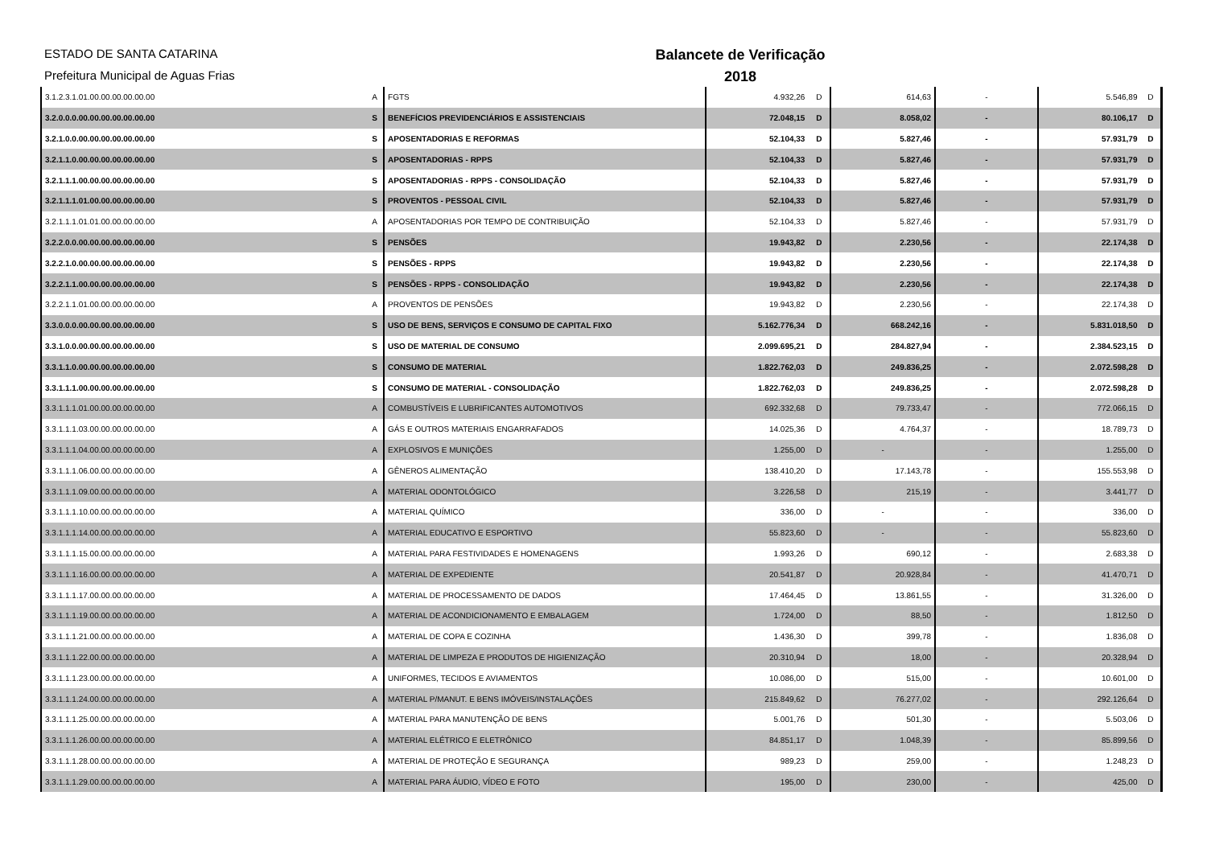ESTADO DE SANTA CATARINA
Prefeitura Municipal de Aguas Frias
Balancete de Verificação
2018
| 3.1.2.3.1.01.00.00.00.00.00.00 | A | FGTS | 4.932,26 | D | 614,63 | - | 5.546,89 | D |
| 3.2.0.0.0.00.00.00.00.00.00.00 | S | BENEFÍCIOS PREVIDENCIÁRIOS E ASSISTENCIAIS | 72.048,15 | D | 8.058,02 | - | 80.106,17 | D |
| 3.2.1.0.0.00.00.00.00.00.00.00 | S | APOSENTADORIAS E REFORMAS | 52.104,33 | D | 5.827,46 | - | 57.931,79 | D |
| 3.2.1.1.0.00.00.00.00.00.00.00 | S | APOSENTADORIAS - RPPS | 52.104,33 | D | 5.827,46 | - | 57.931,79 | D |
| 3.2.1.1.1.00.00.00.00.00.00.00 | S | APOSENTADORIAS - RPPS - CONSOLIDAÇÃO | 52.104,33 | D | 5.827,46 | - | 57.931,79 | D |
| 3.2.1.1.1.01.00.00.00.00.00.00 | S | PROVENTOS - PESSOAL CIVIL | 52.104,33 | D | 5.827,46 | - | 57.931,79 | D |
| 3.2.1.1.1.01.01.00.00.00.00.00 | A | APOSENTADORIAS POR TEMPO DE CONTRIBUIÇÃO | 52.104,33 | D | 5.827,46 | - | 57.931,79 | D |
| 3.2.2.0.0.00.00.00.00.00.00.00 | S | PENSÕES | 19.943,82 | D | 2.230,56 | - | 22.174,38 | D |
| 3.2.2.1.0.00.00.00.00.00.00.00 | S | PENSÕES - RPPS | 19.943,82 | D | 2.230,56 | - | 22.174,38 | D |
| 3.2.2.1.1.00.00.00.00.00.00.00 | S | PENSÕES - RPPS - CONSOLIDAÇÃO | 19.943,82 | D | 2.230,56 | - | 22.174,38 | D |
| 3.2.2.1.1.01.00.00.00.00.00.00 | A | PROVENTOS DE PENSÕES | 19.943,82 | D | 2.230,56 | - | 22.174,38 | D |
| 3.3.0.0.0.00.00.00.00.00.00.00 | S | USO DE BENS, SERVIÇOS E CONSUMO DE CAPITAL FIXO | 5.162.776,34 | D | 668.242,16 | - | 5.831.018,50 | D |
| 3.3.1.0.0.00.00.00.00.00.00.00 | S | USO DE MATERIAL DE CONSUMO | 2.099.695,21 | D | 284.827,94 | - | 2.384.523,15 | D |
| 3.3.1.1.0.00.00.00.00.00.00.00 | S | CONSUMO DE MATERIAL | 1.822.762,03 | D | 249.836,25 | - | 2.072.598,28 | D |
| 3.3.1.1.1.00.00.00.00.00.00.00 | S | CONSUMO DE MATERIAL - CONSOLIDAÇÃO | 1.822.762,03 | D | 249.836,25 | - | 2.072.598,28 | D |
| 3.3.1.1.1.01.00.00.00.00.00.00 | A | COMBUSTÍVEIS E LUBRIFICANTES AUTOMOTIVOS | 692.332,68 | D | 79.733,47 | - | 772.066,15 | D |
| 3.3.1.1.1.03.00.00.00.00.00.00 | A | GÁS E OUTROS MATERIAIS ENGARRAFADOS | 14.025,36 | D | 4.764,37 | - | 18.789,73 | D |
| 3.3.1.1.1.04.00.00.00.00.00.00 | A | EXPLOSIVOS E MUNIÇÕES | 1.255,00 | D | - | - | 1.255,00 | D |
| 3.3.1.1.1.06.00.00.00.00.00.00 | A | GÊNEROS ALIMENTAÇÃO | 138.410,20 | D | 17.143,78 | - | 155.553,98 | D |
| 3.3.1.1.1.09.00.00.00.00.00.00 | A | MATERIAL ODONTOLÓGICO | 3.226,58 | D | 215,19 | - | 3.441,77 | D |
| 3.3.1.1.1.10.00.00.00.00.00.00 | A | MATERIAL QUÍMICO | 336,00 | D | - | - | 336,00 | D |
| 3.3.1.1.1.14.00.00.00.00.00.00 | A | MATERIAL EDUCATIVO E ESPORTIVO | 55.823,60 | D | - | - | 55.823,60 | D |
| 3.3.1.1.1.15.00.00.00.00.00.00 | A | MATERIAL PARA FESTIVIDADES E HOMENAGENS | 1.993,26 | D | 690,12 | - | 2.683,38 | D |
| 3.3.1.1.1.16.00.00.00.00.00.00 | A | MATERIAL DE EXPEDIENTE | 20.541,87 | D | 20.928,84 | - | 41.470,71 | D |
| 3.3.1.1.1.17.00.00.00.00.00.00 | A | MATERIAL DE PROCESSAMENTO DE DADOS | 17.464,45 | D | 13.861,55 | - | 31.326,00 | D |
| 3.3.1.1.1.19.00.00.00.00.00.00 | A | MATERIAL DE ACONDICIONAMENTO E EMBALAGEM | 1.724,00 | D | 88,50 | - | 1.812,50 | D |
| 3.3.1.1.1.21.00.00.00.00.00.00 | A | MATERIAL DE COPA E COZINHA | 1.436,30 | D | 399,78 | - | 1.836,08 | D |
| 3.3.1.1.1.22.00.00.00.00.00.00 | A | MATERIAL DE LIMPEZA E PRODUTOS DE HIGIENIZAÇÃO | 20.310,94 | D | 18,00 | - | 20.328,94 | D |
| 3.3.1.1.1.23.00.00.00.00.00.00 | A | UNIFORMES, TECIDOS E AVIAMENTOS | 10.086,00 | D | 515,00 | - | 10.601,00 | D |
| 3.3.1.1.1.24.00.00.00.00.00.00 | A | MATERIAL P/MANUT. E BENS IMÓVEIS/INSTALAÇÕES | 215.849,62 | D | 76.277,02 | - | 292.126,64 | D |
| 3.3.1.1.1.25.00.00.00.00.00.00 | A | MATERIAL PARA MANUTENÇÃO DE BENS | 5.001,76 | D | 501,30 | - | 5.503,06 | D |
| 3.3.1.1.1.26.00.00.00.00.00.00 | A | MATERIAL ELÉTRICO E ELETRÔNICO | 84.851,17 | D | 1.048,39 | - | 85.899,56 | D |
| 3.3.1.1.1.28.00.00.00.00.00.00 | A | MATERIAL DE PROTEÇÃO E SEGURANÇA | 989,23 | D | 259,00 | - | 1.248,23 | D |
| 3.3.1.1.1.29.00.00.00.00.00.00 | A | MATERIAL PARA ÁUDIO, VÍDEO E FOTO | 195,00 | D | 230,00 | - | 425,00 | D |